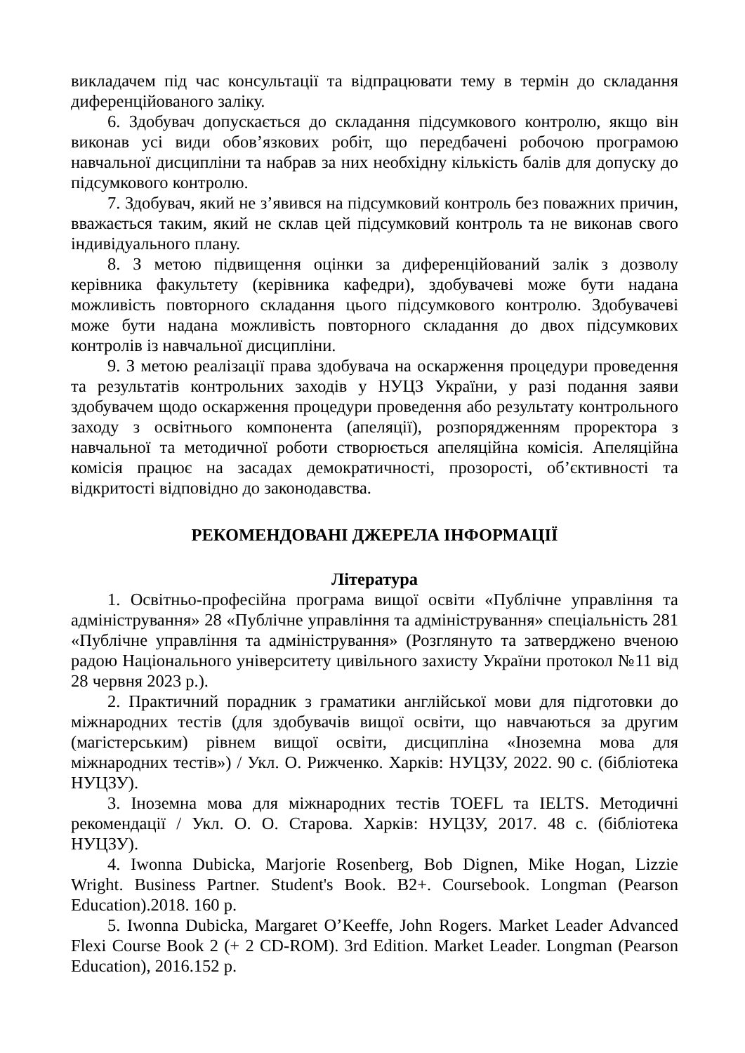викладачем під час консультації та відпрацювати тему в термін до складання диференційованого заліку.
6. Здобувач допускається до складання підсумкового контролю, якщо він виконав усі види обов’язкових робіт, що передбачені робочою програмою навчальної дисципліни та набрав за них необхідну кількість балів для допуску до підсумкового контролю.
7. Здобувач, який не з’явився на підсумковий контроль без поважних причин, вважається таким, який не склав цей підсумковий контроль та не виконав свого індивідуального плану.
8. З метою підвищення оцінки за диференційований залік з дозволу керівника факультету (керівника кафедри), здобувачеві може бути надана можливість повторного складання цього підсумкового контролю. Здобувачеві може бути надана можливість повторного складання до двох підсумкових контролів із навчальної дисципліни.
9. З метою реалізації права здобувача на оскарження процедури проведення та результатів контрольних заходів у НУЦЗ України, у разі подання заяви здобувачем щодо оскарження процедури проведення або результату контрольного заходу з освітнього компонента (апеляції), розпорядженням проректора з навчальної та методичної роботи створюється апеляційна комісія. Апеляційна комісія працює на засадах демократичності, прозорості, об’єктивності та відкритості відповідно до законодавства.
РЕКОМЕНДОВАНІ ДЖЕРЕЛА ІНФОРМАЦІЇ
Література
1. Освітньо-професійна програма вищої освіти «Публічне управління та адміністрування» 28 «Публічне управління та адміністрування» спеціальність 281 «Публічне управління та адміністрування» (Розглянуто та затверджено вченою радою Національного університету цивільного захисту України протокол №11 від 28 червня 2023 р.).
2. Практичний порадник з граматики англійської мови для підготовки до міжнародних тестів (для здобувачів вищої освіти, що навчаються за другим (магістерським) рівнем вищої освіти, дисципліна «Іноземна мова для міжнародних тестів») / Укл. О. Рижченко. Харків: НУЦЗУ, 2022. 90 с. (бібліотека НУЦЗУ).
3. Іноземна мова для міжнародних тестів TOEFL та IELTS. Методичні рекомендації / Укл. О. О. Старова. Харків: НУЦЗУ, 2017. 48 с. (бібліотека НУЦЗУ).
4. Iwonna Dubicka, Marjorie Rosenberg, Bob Dignen, Mike Hogan, Lizzie Wright. Business Partner. Student's Book. B2+. Coursebook. Longman (Pearson Education).2018. 160 p.
5. Iwonna Dubicka, Margaret O’Keeffe, John Rogers. Market Leader Advanced Flexi Course Book 2 (+ 2 CD-ROM). 3rd Edition. Market Leader. Longman (Pearson Education), 2016.152 p.